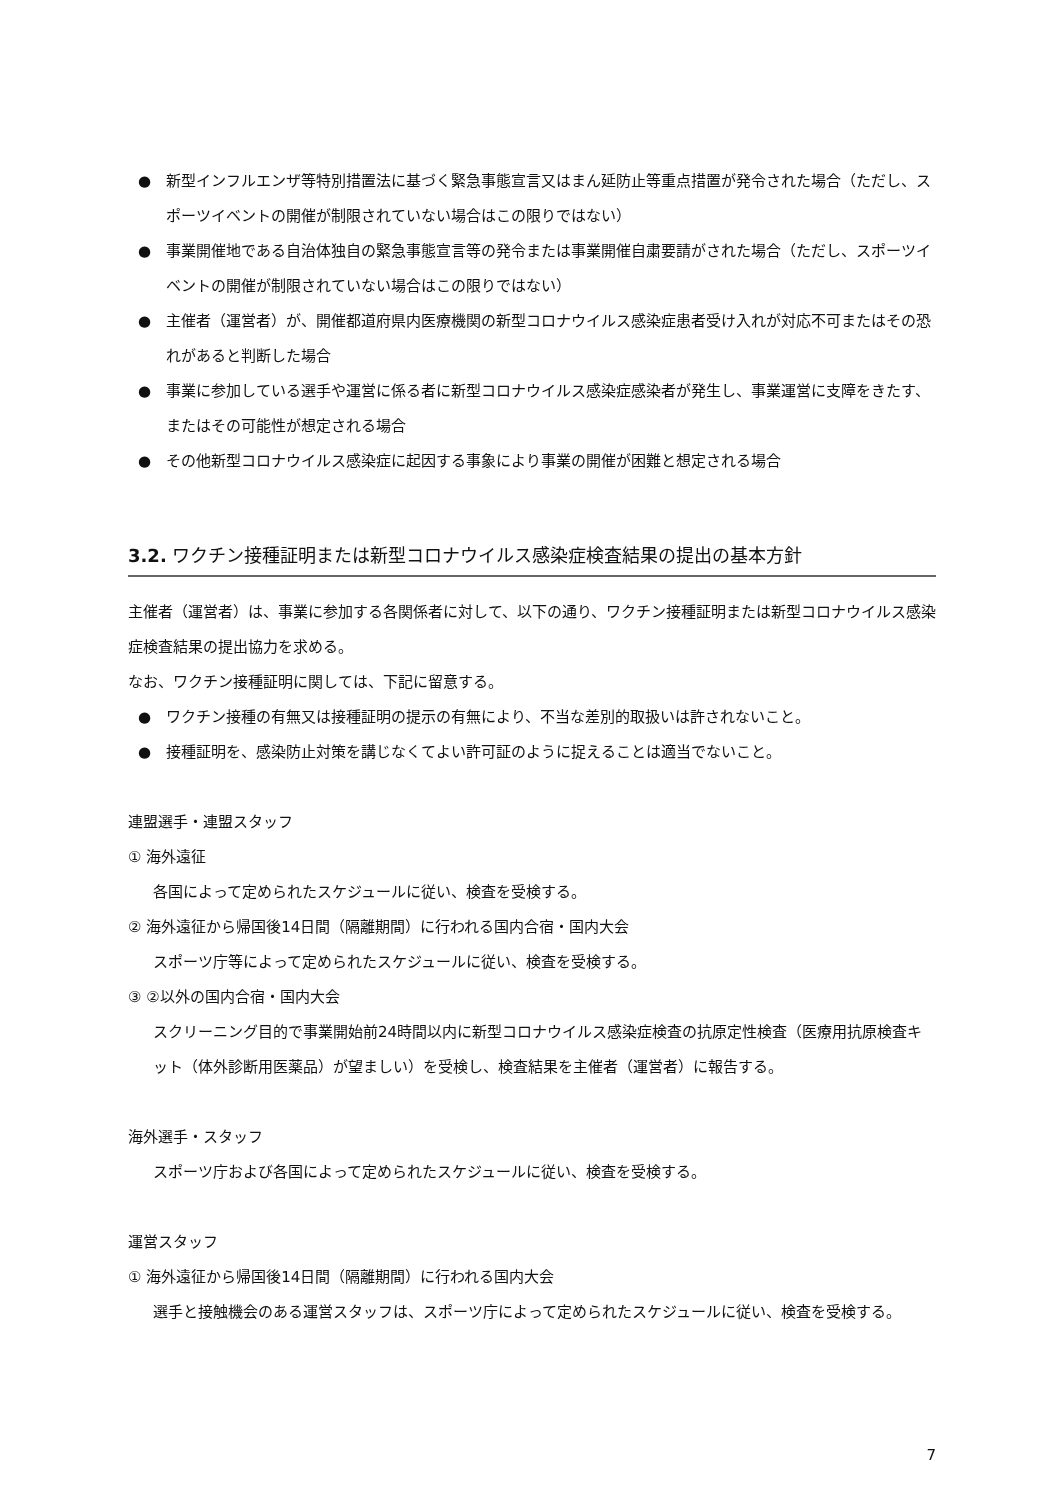● 新型インフルエンザ等特別措置法に基づく緊急事態宣言又はまん延防止等重点措置が発令された場合（ただし、スポーツイベントの開催が制限されていない場合はこの限りではない）
● 事業開催地である自治体独自の緊急事態宣言等の発令または事業開催自粛要請がされた場合（ただし、スポーツイベントの開催が制限されていない場合はこの限りではない）
● 主催者（運営者）が、開催都道府県内医療機関の新型コロナウイルス感染症患者受け入れが対応不可またはその恐れがあると判断した場合
● 事業に参加している選手や運営に係る者に新型コロナウイルス感染症感染者が発生し、事業運営に支障をきたす、またはその可能性が想定される場合
● その他新型コロナウイルス感染症に起因する事象により事業の開催が困難と想定される場合
3.2. ワクチン接種証明または新型コロナウイルス感染症検査結果の提出の基本方針
主催者（運営者）は、事業に参加する各関係者に対して、以下の通り、ワクチン接種証明または新型コロナウイルス感染症検査結果の提出協力を求める。
なお、ワクチン接種証明に関しては、下記に留意する。
● ワクチン接種の有無又は接種証明の提示の有無により、不当な差別的取扱いは許されないこと。
● 接種証明を、感染防止対策を講じなくてよい許可証のように捉えることは適当でないこと。
連盟選手・連盟スタッフ
① 海外遠征
各国によって定められたスケジュールに従い、検査を受検する。
② 海外遠征から帰国後14日間（隔離期間）に行われる国内合宿・国内大会
スポーツ庁等によって定められたスケジュールに従い、検査を受検する。
③ ②以外の国内合宿・国内大会
スクリーニング目的で事業開始前24時間以内に新型コロナウイルス感染症検査の抗原定性検査（医療用抗原検査キット（体外診断用医薬品）が望ましい）を受検し、検査結果を主催者（運営者）に報告する。
海外選手・スタッフ
スポーツ庁および各国によって定められたスケジュールに従い、検査を受検する。
運営スタッフ
① 海外遠征から帰国後14日間（隔離期間）に行われる国内大会
選手と接触機会のある運営スタッフは、スポーツ庁によって定められたスケジュールに従い、検査を受検する。
7